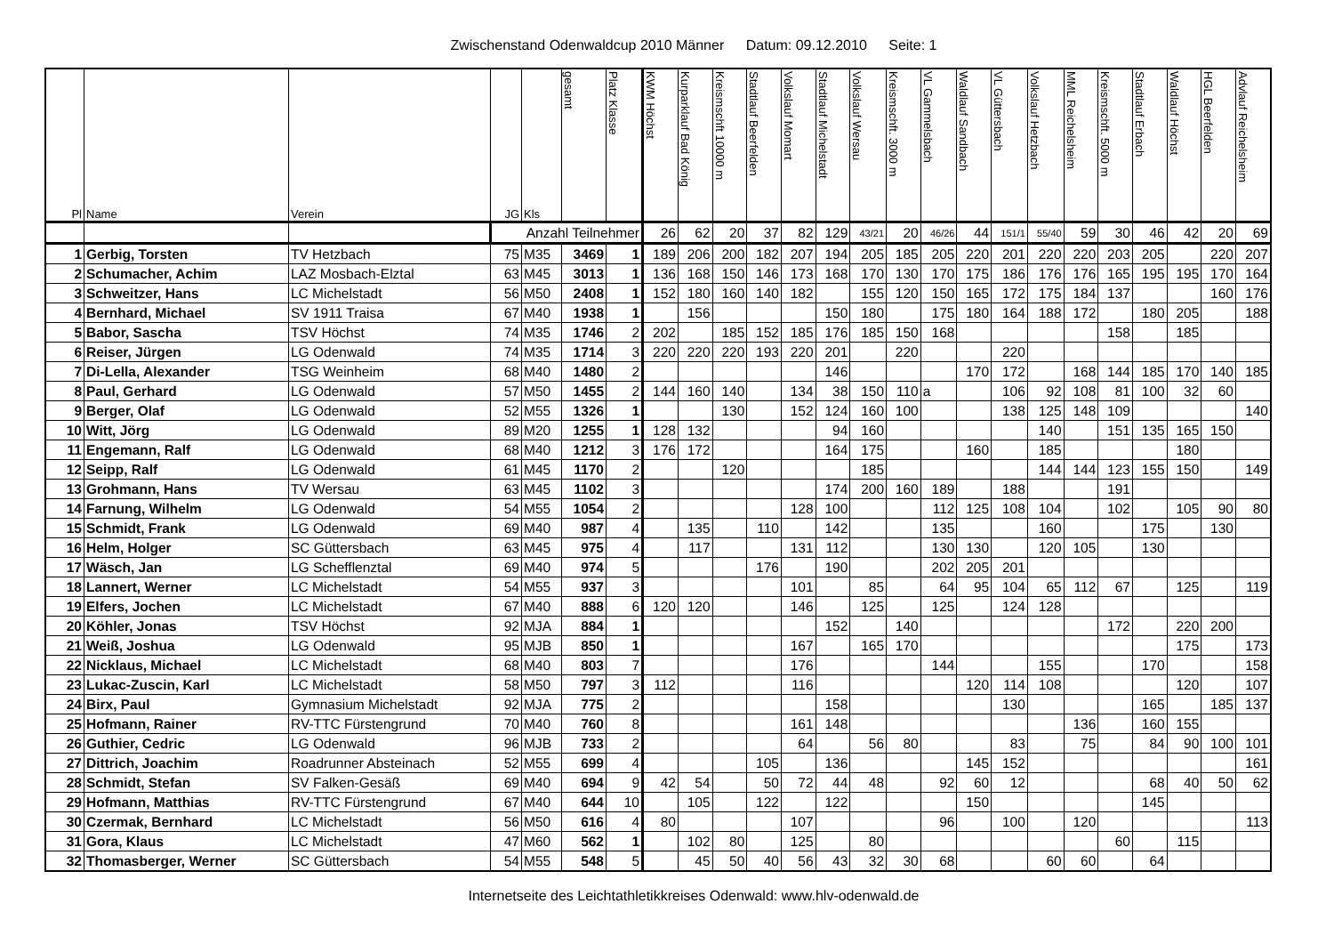Zwischenstand Odenwaldcup 2010 Männer Datum: 09.12.2010 Seite: 1
| Pl | Name | Verein | JG | Kls | gesamt | Platz Klasse | KWM Höchst | Kurparklauf Bad König | Kreismschft 10000 m | Stadtlauf Beerfelden | Volkslauf Momart | Stadtlauf Michelstadt | Volkslauf Wersau | Kreismschft. 3000 m | VL Gammelsbach | Waldlauf Sandbach | VL Güttersbach | Volkslauf Hetzbach | MML Reichelsheim | Kreismschft. 5000 m | Stadtlauf Erbach | Waldlauf Höchst | HGL Beerfelden | Advlauf Reichelsheim |
| --- | --- | --- | --- | --- | --- | --- | --- | --- | --- | --- | --- | --- | --- | --- | --- | --- | --- | --- | --- | --- | --- | --- | --- | --- |
| | | | Anzahl Teilnehmer | | | | 26 | 62 | 20 | 37 | 82 | 129 | 43/21 | 20 | 46/26 | 44 | 151/1 | 55/40 | 59 | 30 | 46 | 42 | 20 | 69 |
| 1 | Gerbig, Torsten | TV Hetzbach | 75 | M35 | 3469 | 1 | 189 | 206 | 200 | 182 | 207 | 194 | 205 | 185 | 205 | 220 | 201 | 220 | 220 | 203 | 205 | | 220 | 207 |
| 2 | Schumacher, Achim | LAZ Mosbach-Elztal | 63 | M45 | 3013 | 1 | 136 | 168 | 150 | 146 | 173 | 168 | 170 | 130 | 170 | 175 | 186 | 176 | 176 | 165 | 195 | 195 | 170 | 164 |
| 3 | Schweitzer, Hans | LC Michelstadt | 56 | M50 | 2408 | 1 | 152 | 180 | 160 | 140 | 182 | | 155 | 120 | 150 | 165 | 172 | 175 | 184 | 137 | | | 160 | 176 |
| 4 | Bernhard, Michael | SV 1911 Traisa | 67 | M40 | 1938 | 1 | | 156 | | | | 150 | 180 | | 175 | 180 | 164 | 188 | 172 | | 180 | 205 | | 188 |
| 5 | Babor, Sascha | TSV Höchst | 74 | M35 | 1746 | 2 | 202 | | 185 | 152 | 185 | 176 | 185 | 150 | 168 | | | | | 158 | | 185 | | |
| 6 | Reiser, Jürgen | LG Odenwald | 74 | M35 | 1714 | 3 | 220 | 220 | 220 | 193 | 220 | 201 | | 220 | | | 220 | | | | | | | |
| 7 | Di-Lella, Alexander | TSG Weinheim | 68 | M40 | 1480 | 2 | | | | | | 146 | | | | 170 | 172 | | 168 | 144 | 185 | 170 | 140 | 185 |
| 8 | Paul, Gerhard | LG Odenwald | 57 | M50 | 1455 | 2 | 144 | 160 | 140 | | 134 | 38 | 150 | 110 | a | | 106 | 92 | 108 | 81 | 100 | 32 | 60 | |
| 9 | Berger, Olaf | LG Odenwald | 52 | M55 | 1326 | 1 | | | 130 | | 152 | 124 | 160 | 100 | | | 138 | 125 | 148 | 109 | | | | 140 |
| 10 | Witt, Jörg | LG Odenwald | 89 | M20 | 1255 | 1 | 128 | 132 | | | | 94 | 160 | | | | | 140 | | 151 | 135 | 165 | 150 | |
| 11 | Engemann, Ralf | LG Odenwald | 68 | M40 | 1212 | 3 | 176 | 172 | | | | 164 | 175 | | | 160 | | 185 | | | | 180 | | |
| 12 | Seipp, Ralf | LG Odenwald | 61 | M45 | 1170 | 2 | | | 120 | | | | 185 | | | | | 144 | 144 | 123 | 155 | 150 | | 149 |
| 13 | Grohmann, Hans | TV Wersau | 63 | M45 | 1102 | 3 | | | | | | 174 | 200 | 160 | 189 | | 188 | | | 191 | | | | |
| 14 | Farnung, Wilhelm | LG Odenwald | 54 | M55 | 1054 | 2 | | | | | 128 | 100 | | | 112 | 125 | 108 | 104 | | 102 | | 105 | 90 | 80 |
| 15 | Schmidt, Frank | LG Odenwald | 69 | M40 | 987 | 4 | | 135 | | 110 | | 142 | | | 135 | | | 160 | | | 175 | | 130 | |
| 16 | Helm, Holger | SC Güttersbach | 63 | M45 | 975 | 4 | | 117 | | | 131 | 112 | | | 130 | 130 | | 120 | 105 | | 130 | | | |
| 17 | Wäsch, Jan | LG Schefflenztal | 69 | M40 | 974 | 5 | | | | 176 | | 190 | | | 202 | 205 | 201 | | | | | | | |
| 18 | Lannert, Werner | LC Michelstadt | 54 | M55 | 937 | 3 | | | | | 101 | | 85 | | 64 | 95 | 104 | 65 | 112 | 67 | | 125 | | 119 |
| 19 | Elfers, Jochen | LC Michelstadt | 67 | M40 | 888 | 6 | 120 | 120 | | | 146 | | 125 | | 125 | | 124 | 128 | | | | | | |
| 20 | Köhler, Jonas | TSV Höchst | 92 | MJA | 884 | 1 | | | | | | 152 | | 140 | | | | | | 172 | | 220 | 200 | |
| 21 | Weiß, Joshua | LG Odenwald | 95 | MJB | 850 | 1 | | | | | 167 | | 165 | 170 | | | | | | | | 175 | | 173 |
| 22 | Nicklaus, Michael | LC Michelstadt | 68 | M40 | 803 | 7 | | | | | 176 | | | | 144 | | | 155 | | | 170 | | | 158 |
| 23 | Lukac-Zuscin, Karl | LC Michelstadt | 58 | M50 | 797 | 3 | 112 | | | | 116 | | | | | 120 | 114 | 108 | | | | 120 | | 107 |
| 24 | Birx, Paul | Gymnasium Michelstadt | 92 | MJA | 775 | 2 | | | | | | 158 | | | | | 130 | | | | 165 | | 185 | 137 |
| 25 | Hofmann, Rainer | RV-TTC Fürstengrund | 70 | M40 | 760 | 8 | | | | | 161 | 148 | | | | | | | 136 | | 160 | 155 | | |
| 26 | Guthier, Cedric | LG Odenwald | 96 | MJB | 733 | 2 | | | | | 64 | | 56 | 80 | | | 83 | | 75 | | 84 | 90 | 100 | 101 |
| 27 | Dittrich, Joachim | Roadrunner Absteinach | 52 | M55 | 699 | 4 | | | | 105 | | 136 | | | | 145 | 152 | | | | | | | 161 |
| 28 | Schmidt, Stefan | SV Falken-Gesäß | 69 | M40 | 694 | 9 | 42 | 54 | | 50 | 72 | 44 | 48 | | 92 | 60 | 12 | | | | 68 | 40 | 50 | 62 |
| 29 | Hofmann, Matthias | RV-TTC Fürstengrund | 67 | M40 | 644 | 10 | | 105 | | 122 | | 122 | | | | 150 | | | | | 145 | | | |
| 30 | Czermak, Bernhard | LC Michelstadt | 56 | M50 | 616 | 4 | 80 | | | | 107 | | | | 96 | | 100 | | 120 | | | | | 113 |
| 31 | Gora, Klaus | LC Michelstadt | 47 | M60 | 562 | 1 | | 102 | 80 | | 125 | | 80 | | | | | | | 60 | | 115 | | |
| 32 | Thomasberger, Werner | SC Güttersbach | 54 | M55 | 548 | 5 | | 45 | 50 | 40 | 56 | 43 | 32 | 30 | 68 | | | 60 | 60 | | 64 | | | |
Internetseite des Leichtathletikkreises Odenwald: www.hlv-odenwald.de